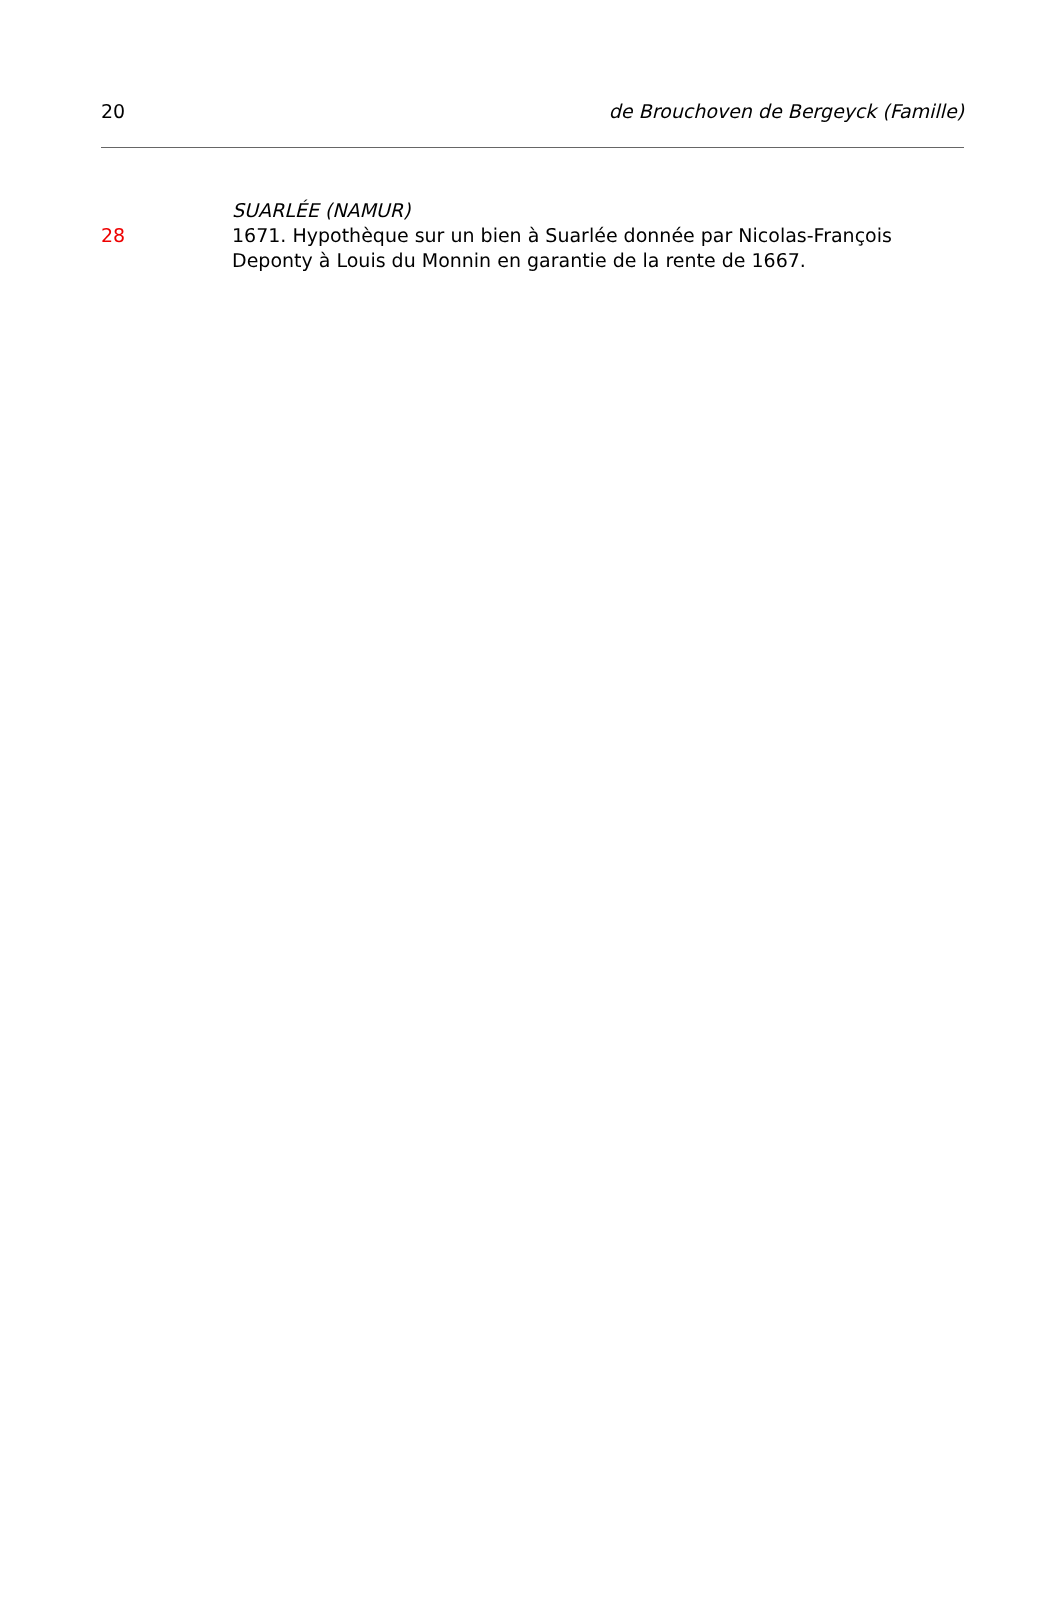20 de Brouchoven de Bergeyck (Famille)
SUARLÉE (NAMUR)
28 1671. Hypothèque sur un bien à Suarlée donnée par Nicolas-François Deponty à Louis du Monnin en garantie de la rente de 1667.